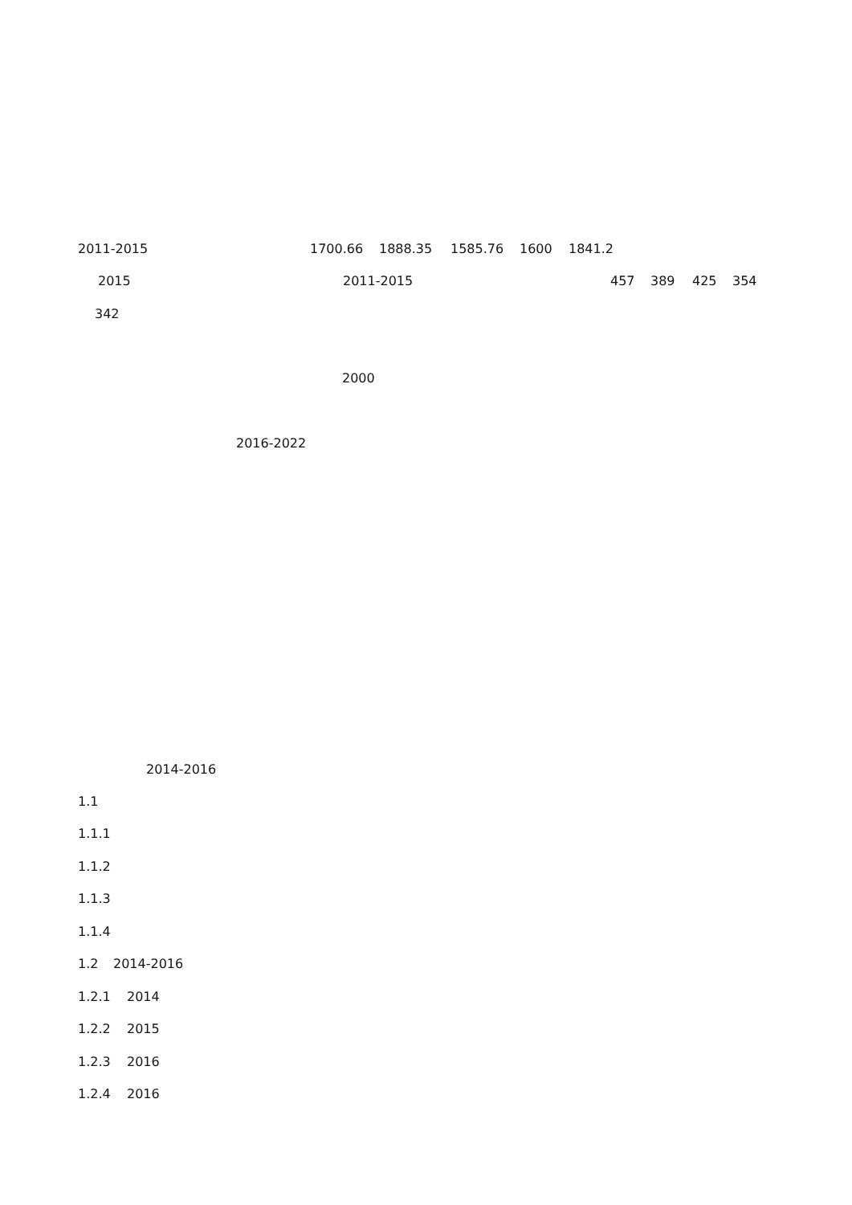2011-2015 1700.66 1888.35 1585.76 1600 1841.2
2015 2011-2015 457 389 425 354
342
2000
2016-2022
2014-2016
1.1
1.1.1
1.1.2
1.1.3
1.1.4
1.2 2014-2016
1.2.1 2014
1.2.2 2015
1.2.3 2016
1.2.4 2016